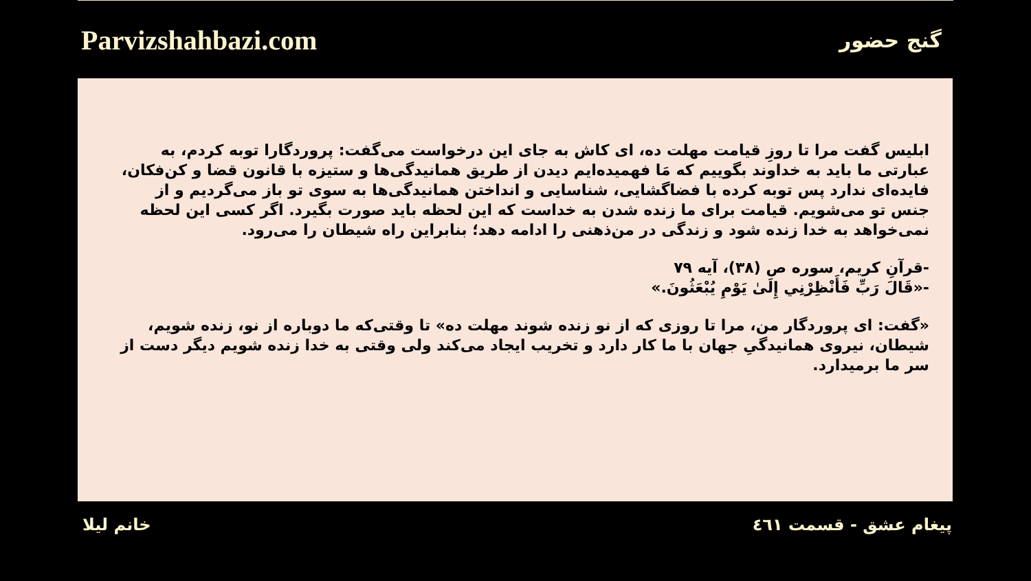Parvizshahbazi.com
گنج حضور
ابلیس گفت مرا تا روزِ قیامت مهلت ده، ای کاش به جای این درخواست می‌گفت: پروردگارا توبه کردم، به عبارتی ما باید به خداوند بگوییم که مَا فهمیده‌ایم دیدن از طریق همانیدگی‌ها و ستیزه با قانون قضا و کن‌فکان، فایده‌ای ندارد پس توبه کرده با فضاگشایی، شناسایی و انداختن همانیدگی‌ها به سوی تو باز می‌گردیم و از جنس تو می‌شویم. قیامت برای ما زنده شدن به خداست که این لحظه باید صورت بگیرد. اگر کسی این لحظه نمی‌خواهد به خدا زنده شود و زندگی در من‌ذهنی را ادامه دهد؛ بنابراین راه شیطان را می‌رود.
-قرآنِ کریم، سوره ص (۳۸)، آیه ۷۹
-«قَالَ رَبِّ فَأَنْظِرْنِي إِلَىٰ يَوْمِ يُبْعَثُونَ.»
«گفت: ای پروردگار من، مرا تا روزی که از نو زنده شوند مهلت ده» تا وقتی‌که ما دوباره از نو، زنده شویم، شیطان، نیروی همانیدگیِ جهان با ما کار دارد و تخریب ایجاد می‌کند ولی وقتی به خدا زنده شویم دیگر دست از سر ما برمیدارد.
پیغام عشق - قسمت ٤٦١ خانم لیلا